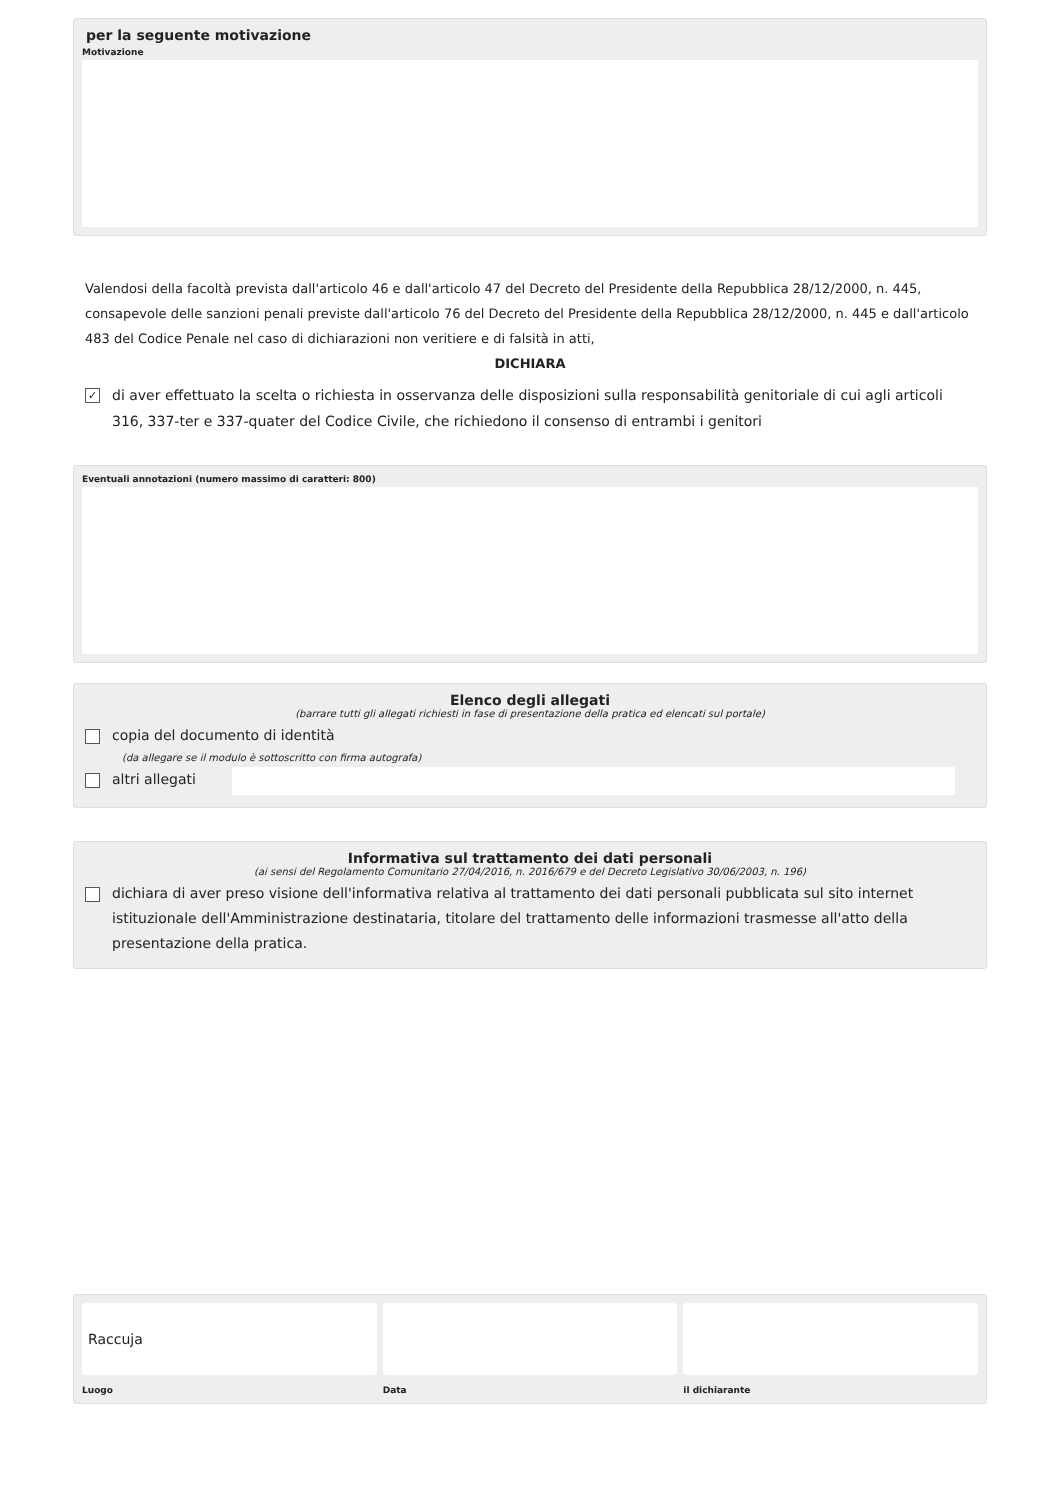per la seguente motivazione
Motivazione
Valendosi della facoltà prevista dall'articolo 46 e dall'articolo 47 del Decreto del Presidente della Repubblica 28/12/2000, n. 445, consapevole delle sanzioni penali previste dall'articolo 76 del Decreto del Presidente della Repubblica 28/12/2000, n. 445 e dall'articolo 483 del Codice Penale nel caso di dichiarazioni non veritiere e di falsità in atti,
DICHIARA
✓ di aver effettuato la scelta o richiesta in osservanza delle disposizioni sulla responsabilità genitoriale di cui agli articoli 316, 337-ter e 337-quater del Codice Civile, che richiedono il consenso di entrambi i genitori
Eventuali annotazioni (numero massimo di caratteri: 800)
Elenco degli allegati
(barrare tutti gli allegati richiesti in fase di presentazione della pratica ed elencati sul portale)
copia del documento di identità
(da allegare se il modulo è sottoscritto con firma autografa)
altri allegati
Informativa sul trattamento dei dati personali
(ai sensi del Regolamento Comunitario 27/04/2016, n. 2016/679 e del Decreto Legislativo 30/06/2003, n. 196)
dichiara di aver preso visione dell'informativa relativa al trattamento dei dati personali pubblicata sul sito internet istituzionale dell'Amministrazione destinataria, titolare del trattamento delle informazioni trasmesse all'atto della presentazione della pratica.
Raccuja
Luogo
Data il dichiarante